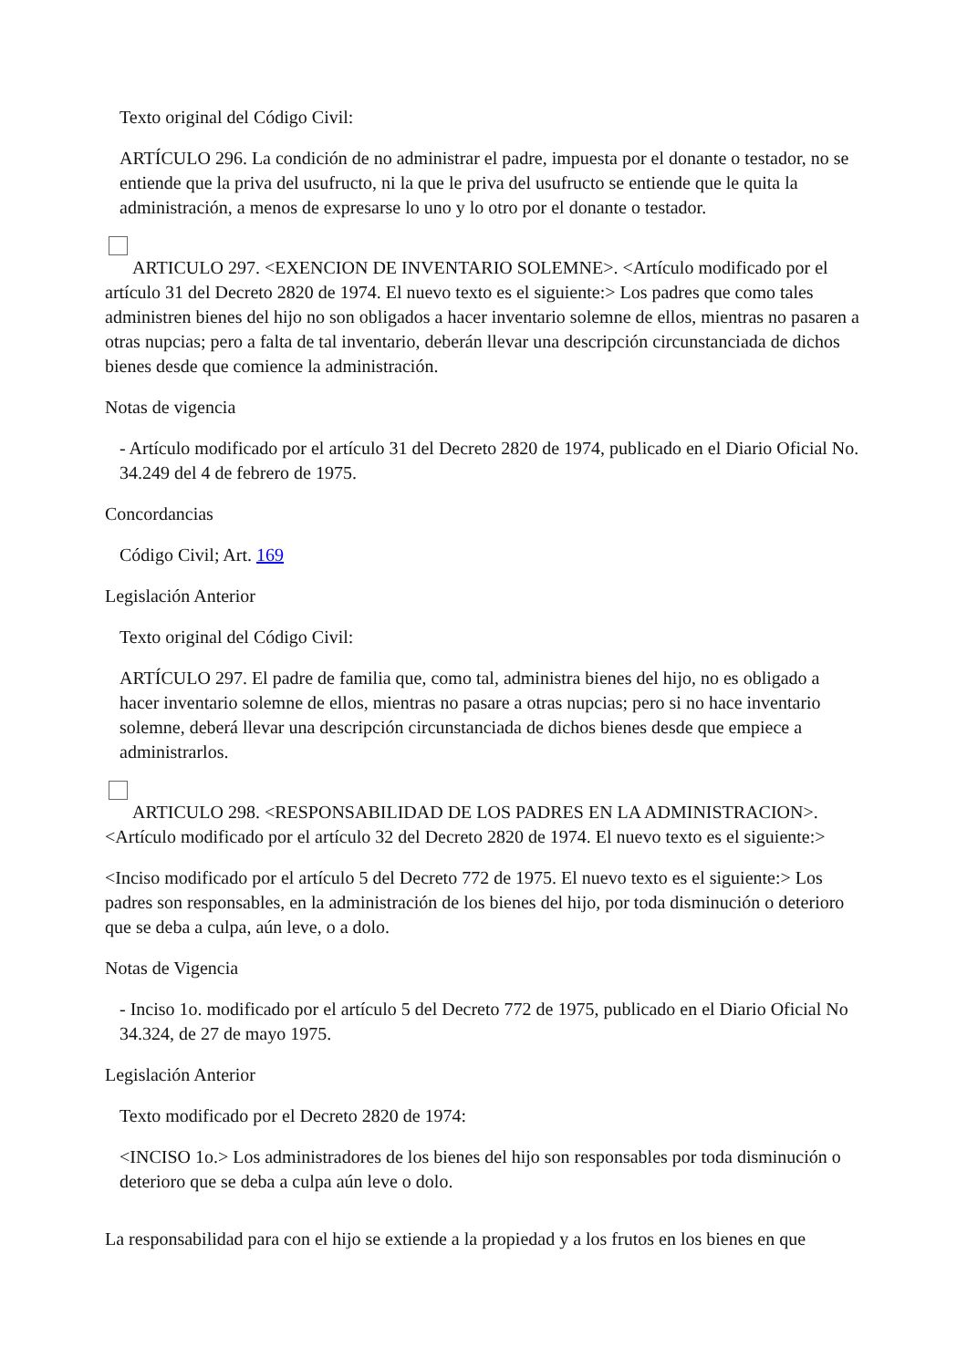Texto original del Código Civil:
ARTÍCULO 296. La condición de no administrar el padre, impuesta por el donante o testador, no se entiende que la priva del usufructo, ni la que le priva del usufructo se entiende que le quita la administración, a menos de expresarse lo uno y lo otro por el donante o testador.
ARTICULO 297. <EXENCION DE INVENTARIO SOLEMNE>. <Artículo modificado por el artículo 31 del Decreto 2820 de 1974. El nuevo texto es el siguiente:> Los padres que como tales administren bienes del hijo no son obligados a hacer inventario solemne de ellos, mientras no pasaren a otras nupcias; pero a falta de tal inventario, deberán llevar una descripción circunstanciada de dichos bienes desde que comience la administración.
Notas de vigencia
- Artículo modificado por el artículo 31 del Decreto 2820 de 1974, publicado en el Diario Oficial No. 34.249 del 4 de febrero de 1975.
Concordancias
Código Civil; Art. 169
Legislación Anterior
Texto original del Código Civil:
ARTÍCULO 297. El padre de familia que, como tal, administra bienes del hijo, no es obligado a hacer inventario solemne de ellos, mientras no pasare a otras nupcias; pero si no hace inventario solemne, deberá llevar una descripción circunstanciada de dichos bienes desde que empiece a administrarlos.
ARTICULO 298. <RESPONSABILIDAD DE LOS PADRES EN LA ADMINISTRACION>. <Artículo modificado por el artículo 32 del Decreto 2820 de 1974. El nuevo texto es el siguiente:>
<Inciso modificado por el artículo 5 del Decreto 772 de 1975. El nuevo texto es el siguiente:> Los padres son responsables, en la administración de los bienes del hijo, por toda disminución o deterioro que se deba a culpa, aún leve, o a dolo.
Notas de Vigencia
- Inciso 1o. modificado por el artículo 5 del Decreto 772 de 1975, publicado en el Diario Oficial No 34.324, de 27 de mayo 1975.
Legislación Anterior
Texto modificado por el Decreto 2820 de 1974:
<INCISO 1o.> Los administradores de los bienes del hijo son responsables por toda disminución o deterioro que se deba a culpa aún leve o dolo.
La responsabilidad para con el hijo se extiende a la propiedad y a los frutos en los bienes en que